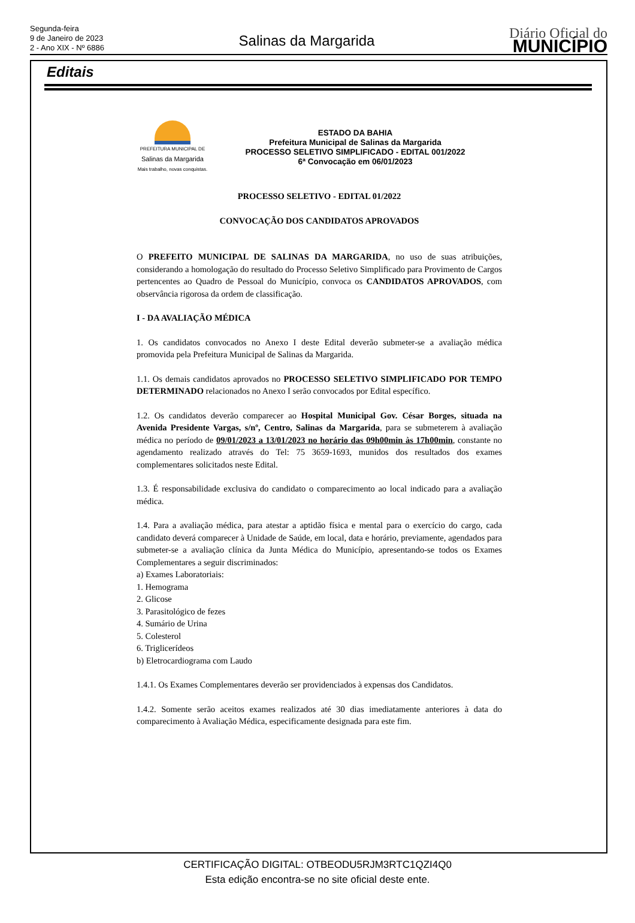Segunda-feira
9 de Janeiro de 2023
2 - Ano XIX - Nº 6886
Salinas da Margarida
Diário Oficial do
MUNICÍPIO
Editais
PREFEITURA MUNICIPAL DE
Salinas da Margarida
Mais trabalho, novas conquistas.
ESTADO DA BAHIA
Prefeitura Municipal de Salinas da Margarida
PROCESSO SELETIVO SIMPLIFICADO - EDITAL 001/2022
6ª Convocação em 06/01/2023
PROCESSO SELETIVO - EDITAL 01/2022
CONVOCAÇÃO DOS CANDIDATOS APROVADOS
O PREFEITO MUNICIPAL DE SALINAS DA MARGARIDA, no uso de suas atribuições, considerando a homologação do resultado do Processo Seletivo Simplificado para Provimento de Cargos pertencentes ao Quadro de Pessoal do Município, convoca os CANDIDATOS APROVADOS, com observância rigorosa da ordem de classificação.
I - DA AVALIAÇÃO MÉDICA
1. Os candidatos convocados no Anexo I deste Edital deverão submeter-se a avaliação médica promovida pela Prefeitura Municipal de Salinas da Margarida.
1.1. Os demais candidatos aprovados no PROCESSO SELETIVO SIMPLIFICADO POR TEMPO DETERMINADO relacionados no Anexo I serão convocados por Edital específico.
1.2. Os candidatos deverão comparecer ao Hospital Municipal Gov. César Borges, situada na Avenida Presidente Vargas, s/nº, Centro, Salinas da Margarida, para se submeterem à avaliação médica no período de 09/01/2023 a 13/01/2023 no horário das 09h00min às 17h00min, constante no agendamento realizado através do Tel: 75 3659-1693, munidos dos resultados dos exames complementares solicitados neste Edital.
1.3. É responsabilidade exclusiva do candidato o comparecimento ao local indicado para a avaliação médica.
1.4. Para a avaliação médica, para atestar a aptidão física e mental para o exercício do cargo, cada candidato deverá comparecer à Unidade de Saúde, em local, data e horário, previamente, agendados para submeter-se a avaliação clínica da Junta Médica do Município, apresentando-se todos os Exames Complementares a seguir discriminados:
a) Exames Laboratoriais:
1. Hemograma
2. Glicose
3. Parasitológico de fezes
4. Sumário de Urina
5. Colesterol
6. Triglicerídeos
b) Eletrocardiograma com Laudo
1.4.1. Os Exames Complementares deverão ser providenciados à expensas dos Candidatos.
1.4.2. Somente serão aceitos exames realizados até 30 dias imediatamente anteriores à data do comparecimento à Avaliação Médica, especificamente designada para este fim.
CERTIFICAÇÃO DIGITAL: OTBEODU5RJM3RTC1QZI4Q0
Esta edição encontra-se no site oficial deste ente.